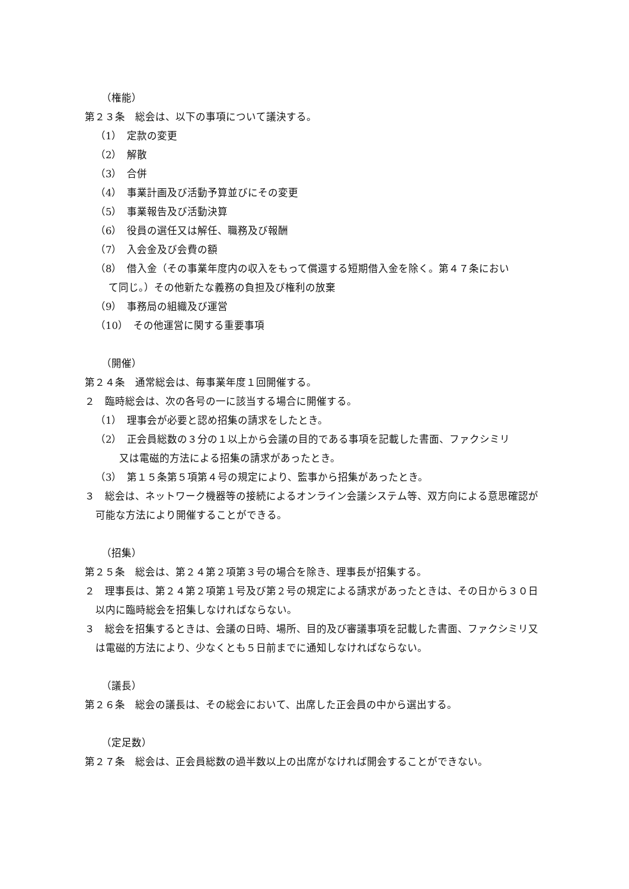（権能）
第２３条　総会は、以下の事項について議決する。
（1）　定款の変更
（2）　解散
（3）　合併
（4）　事業計画及び活動予算並びにその変更
（5）　事業報告及び活動決算
（6）　役員の選任又は解任、職務及び報酬
（7）　入会金及び会費の額
（8）　借入金（その事業年度内の収入をもって償還する短期借入金を除く。第４７条におい
て同じ。）その他新たな義務の負担及び権利の放棄
（9）　事務局の組織及び運営
（10）　その他運営に関する重要事項
（開催）
第２４条　通常総会は、毎事業年度１回開催する。
２　臨時総会は、次の各号の一に該当する場合に開催する。
（1）　理事会が必要と認め招集の請求をしたとき。
（2）　正会員総数の３分の１以上から会議の目的である事項を記載した書面、ファクシミリ
又は電磁的方法による招集の請求があったとき。
（3）　第１５条第５項第４号の規定により、監事から招集があったとき。
３　総会は、ネットワーク機器等の接続によるオンライン会議システム等、双方向による意思確認が可能な方法により開催することができる。
（招集）
第２５条　総会は、第２４第２項第３号の場合を除き、理事長が招集する。
２　理事長は、第２４第２項第１号及び第２号の規定による請求があったときは、その日から３０日以内に臨時総会を招集しなければならない。
３　総会を招集するときは、会議の日時、場所、目的及び審議事項を記載した書面、ファクシミリ又は電磁的方法により、少なくとも５日前までに通知しなければならない。
（議長）
第２６条　総会の議長は、その総会において、出席した正会員の中から選出する。
（定足数）
第２７条　総会は、正会員総数の過半数以上の出席がなければ開会することができない。